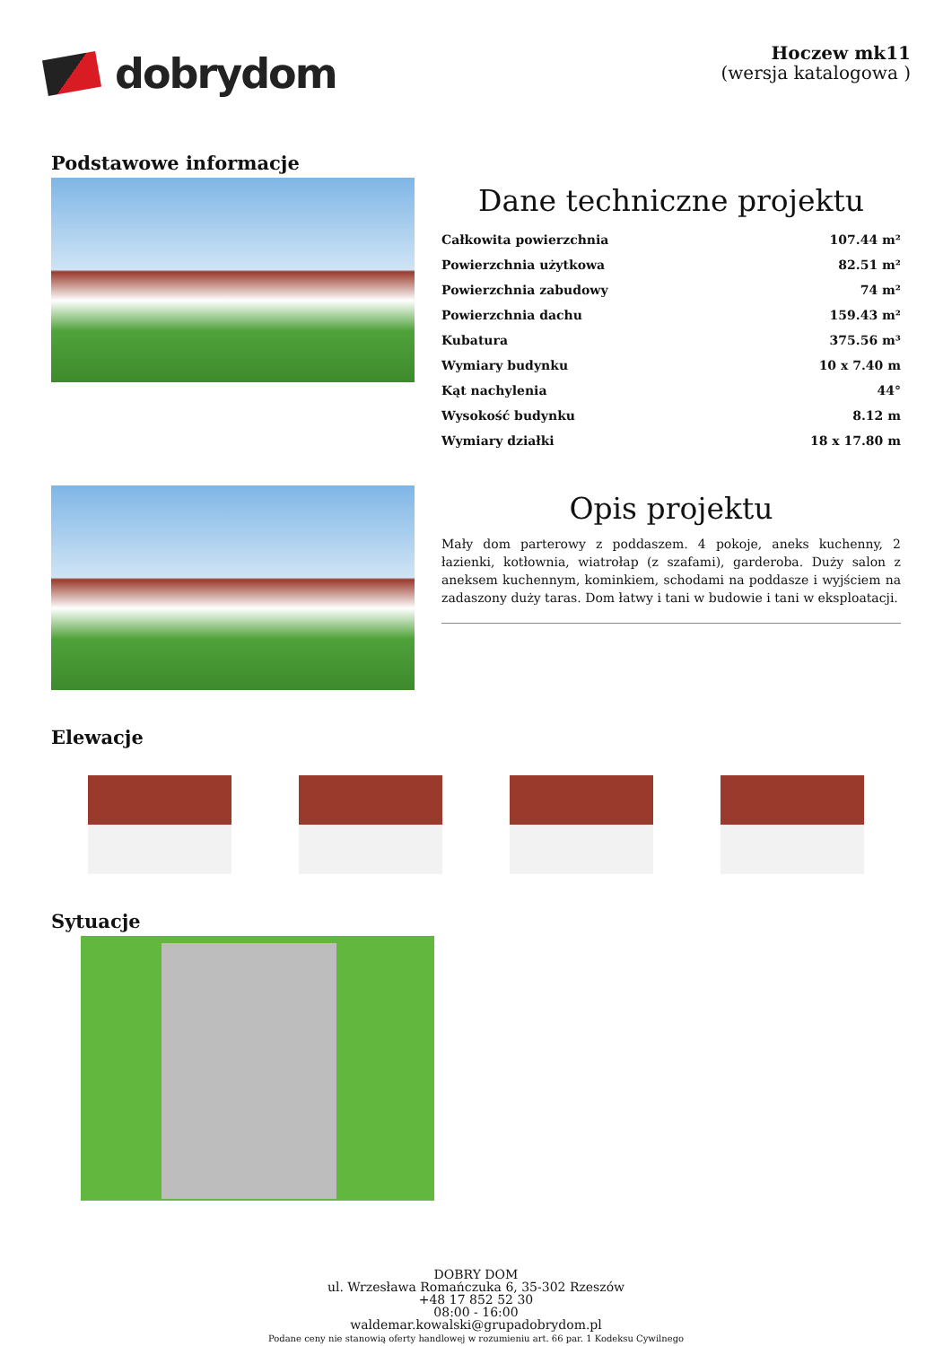dobrydom
Hoczew mk11
(wersja katalogowa )
Podstawowe informacje
Dane techniczne projektu
| Całkowita powierzchnia | 107.44 m² |
| Powierzchnia użytkowa | 82.51 m² |
| Powierzchnia zabudowy | 74 m² |
| Powierzchnia dachu | 159.43 m² |
| Kubatura | 375.56 m³ |
| Wymiary budynku | 10 x 7.40 m |
| Kąt nachylenia | 44° |
| Wysokość budynku | 8.12 m |
| Wymiary działki | 18 x 17.80 m |
Opis projektu
Mały dom parterowy z poddaszem. 4 pokoje, aneks kuchenny, 2 łazienki, kotłownia, wiatrołap (z szafami), garderoba. Duży salon z aneksem kuchennym, kominkiem, schodami na poddasze i wyjściem na zadaszony duży taras. Dom łatwy i tani w budowie i tani w eksploatacji.
Elewacje
Sytuacje
DOBRY DOM
ul. Wrzesława Romańczuka 6, 35-302 Rzeszów
+48 17 852 52 30
08:00 - 16:00
waldemar.kowalski@grupadobrydom.pl
Podane ceny nie stanowią oferty handlowej w rozumieniu art. 66 par. 1 Kodeksu Cywilnego